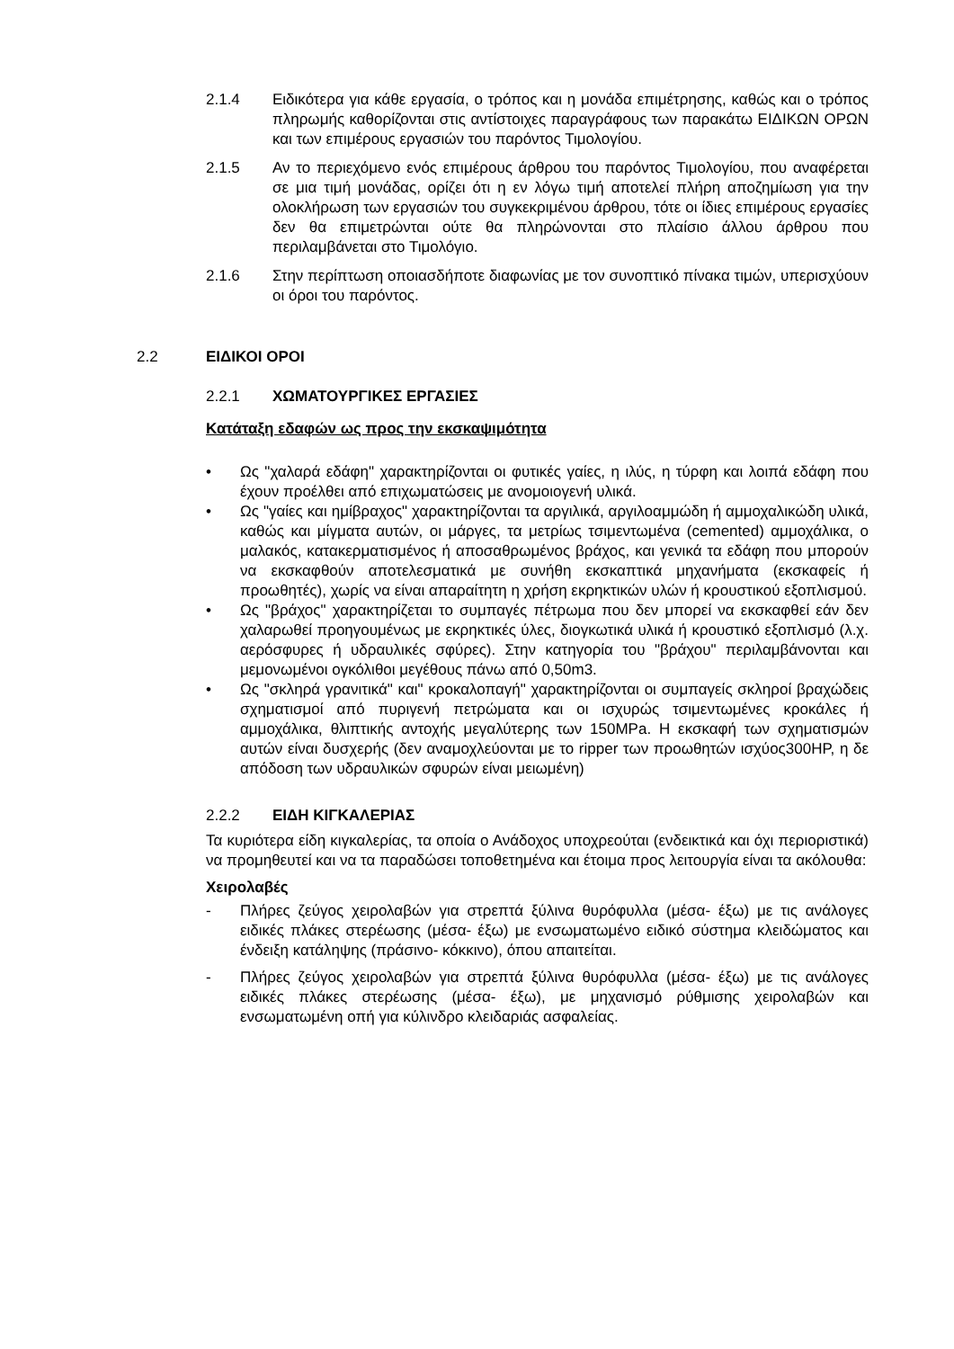2.1.4 Ειδικότερα για κάθε εργασία, ο τρόπος και η μονάδα επιμέτρησης, καθώς και ο τρόπος πληρωμής καθορίζονται στις αντίστοιχες παραγράφους των παρακάτω ΕΙΔΙΚΩΝ ΟΡΩΝ και των επιμέρους εργασιών του παρόντος Τιμολογίου.
2.1.5 Αν το περιεχόμενο ενός επιμέρους άρθρου του παρόντος Τιμολογίου, που αναφέρεται σε μια τιμή μονάδας, ορίζει ότι η εν λόγω τιμή αποτελεί πλήρη αποζημίωση για την ολοκλήρωση των εργασιών του συγκεκριμένου άρθρου, τότε οι ίδιες επιμέρους εργασίες δεν θα επιμετρώνται ούτε θα πληρώνονται στο πλαίσιο άλλου άρθρου που περιλαμβάνεται στο Τιμολόγιο.
2.1.6 Στην περίπτωση οποιασδήποτε διαφωνίας με τον συνοπτικό πίνακα τιμών, υπερισχύουν οι όροι του παρόντος.
2.2 ΕΙΔΙΚΟΙ ΟΡΟΙ
2.2.1 ΧΩΜΑΤΟΥΡΓΙΚΕΣ ΕΡΓΑΣΙΕΣ
Κατάταξη εδαφών ως προς την εκσκαψιμότητα
• Ως "χαλαρά εδάφη" χαρακτηρίζονται οι φυτικές γαίες, η ιλύς, η τύρφη και λοιπά εδάφη που έχουν προέλθει από επιχωματώσεις με ανομοιογενή υλικά.
• Ως "γαίες και ημίβραχος" χαρακτηρίζονται τα αργιλικά, αργιλοαμμώδη ή αμμοχαλικώδη υλικά, καθώς και μίγματα αυτών, οι μάργες, τα μετρίως τσιμεντωμένα (cemented) αμμοχάλικα, ο μαλακός, κατακερματισμένος ή αποσαθρωμένος βράχος, και γενικά τα εδάφη που μπορούν να εκσκαφθούν αποτελεσματικά με συνήθη εκσκαπτικά μηχανήματα (εκσκαφείς ή προωθητές), χωρίς να είναι απαραίτητη η χρήση εκρηκτικών υλών ή κρουστικού εξοπλισμού.
• Ως "βράχος" χαρακτηρίζεται το συμπαγές πέτρωμα που δεν μπορεί να εκσκαφθεί εάν δεν χαλαρωθεί προηγουμένως με εκρηκτικές ύλες, διογκωτικά υλικά ή κρουστικό εξοπλισμό (λ.χ. αερόσφυρες ή υδραυλικές σφύρες). Στην κατηγορία του "βράχου" περιλαμβάνονται και μεμονωμένοι ογκόλιθοι μεγέθους πάνω από 0,50m3.
• Ως "σκληρά γρανιτικά" και" κροκαλοπαγή" χαρακτηρίζονται οι συμπαγείς σκληροί βραχώδεις σχηματισμοί από πυριγενή πετρώματα και οι ισχυρώς τσιμεντωμένες κροκάλες ή αμμοχάλικα, θλιπτικής αντοχής μεγαλύτερης των 150MPa. Η εκσκαφή των σχηματισμών αυτών είναι δυσχερής (δεν αναμοχλεύονται με το ripper των προωθητών ισχύος300HP, η δε απόδοση των υδραυλικών σφυρών είναι μειωμένη)
2.2.2 ΕΙΔΗ ΚΙΓΚΑΛΕΡΙΑΣ
Τα κυριότερα είδη κιγκαλερίας, τα οποία ο Ανάδοχος υποχρεούται (ενδεικτικά και όχι περιοριστικά) να προμηθευτεί και να τα παραδώσει τοποθετημένα και έτοιμα προς λειτουργία είναι τα ακόλουθα:
Χειρολαβές
- Πλήρες ζεύγος χειρολαβών για στρεπτά ξύλινα θυρόφυλλα (μέσα- έξω) με τις ανάλογες ειδικές πλάκες στερέωσης (μέσα- έξω) με ενσωματωμένο ειδικό σύστημα κλειδώματος και ένδειξη κατάληψης (πράσινο- κόκκινο), όπου απαιτείται.
- Πλήρες ζεύγος χειρολαβών για στρεπτά ξύλινα θυρόφυλλα (μέσα- έξω) με τις ανάλογες ειδικές πλάκες στερέωσης (μέσα- έξω), με μηχανισμό ρύθμισης χειρολαβών και ενσωματωμένη οπή για κύλινδρο κλειδαριάς ασφαλείας.